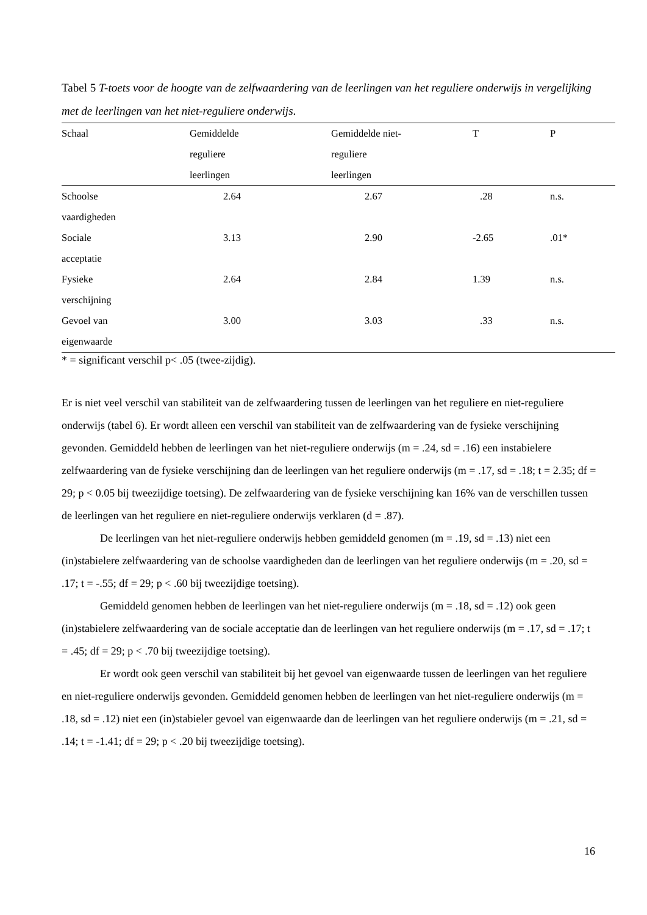Tabel 5 T-toets voor de hoogte van de zelfwaardering van de leerlingen van het reguliere onderwijs in vergelijking met de leerlingen van het niet-reguliere onderwijs.
| Schaal | Gemiddelde reguliere leerlingen | Gemiddelde niet- reguliere leerlingen | T | P |
| --- | --- | --- | --- | --- |
| Schoolse vaardigheden | 2.64 | 2.67 | .28 | n.s. |
| Sociale acceptatie | 3.13 | 2.90 | -2.65 | .01* |
| Fysieke verschijning | 2.64 | 2.84 | 1.39 | n.s. |
| Gevoel van eigenwaarde | 3.00 | 3.03 | .33 | n.s. |
* = significant verschil p< .05 (twee-zijdig).
Er is niet veel verschil van stabiliteit van de zelfwaardering tussen de leerlingen van het reguliere en niet-reguliere onderwijs (tabel 6). Er wordt alleen een verschil van stabiliteit van de zelfwaardering van de fysieke verschijning gevonden. Gemiddeld hebben de leerlingen van het niet-reguliere onderwijs (m = .24, sd = .16) een instabielere zelfwaardering van de fysieke verschijning dan de leerlingen van het reguliere onderwijs (m = .17, sd = .18; t = 2.35; df = 29; p < 0.05 bij tweezijdige toetsing). De zelfwaardering van de fysieke verschijning kan 16% van de verschillen tussen de leerlingen van het reguliere en niet-reguliere onderwijs verklaren (d = .87).
De leerlingen van het niet-reguliere onderwijs hebben gemiddeld genomen (m = .19, sd = .13) niet een (in)stabielere zelfwaardering van de schoolse vaardigheden dan de leerlingen van het reguliere onderwijs (m = .20, sd = .17; t = -.55; df = 29; p < .60 bij tweezijdige toetsing).
Gemiddeld genomen hebben de leerlingen van het niet-reguliere onderwijs (m = .18, sd = .12) ook geen (in)stabielere zelfwaardering van de sociale acceptatie dan de leerlingen van het reguliere onderwijs (m = .17, sd = .17; t = .45; df = 29; p < .70 bij tweezijdige toetsing).
Er wordt ook geen verschil van stabiliteit bij het gevoel van eigenwaarde tussen de leerlingen van het reguliere en niet-reguliere onderwijs gevonden. Gemiddeld genomen hebben de leerlingen van het niet-reguliere onderwijs (m = .18, sd = .12) niet een (in)stabieler gevoel van eigenwaarde dan de leerlingen van het reguliere onderwijs (m = .21, sd = .14; t = -1.41; df = 29; p < .20 bij tweezijdige toetsing).
16